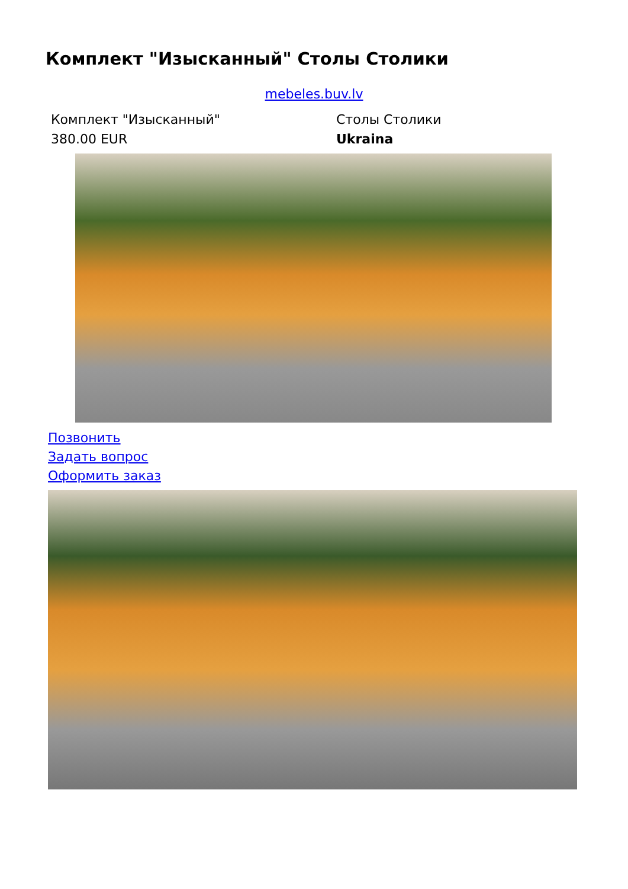Комплект "Изысканный" Столы Столики
mebeles.buv.lv
| Комплект "Изысканный" | Столы Столики |
| 380.00 EUR | Ukraina |
Позвонить
Задать вопрос
Оформить заказ